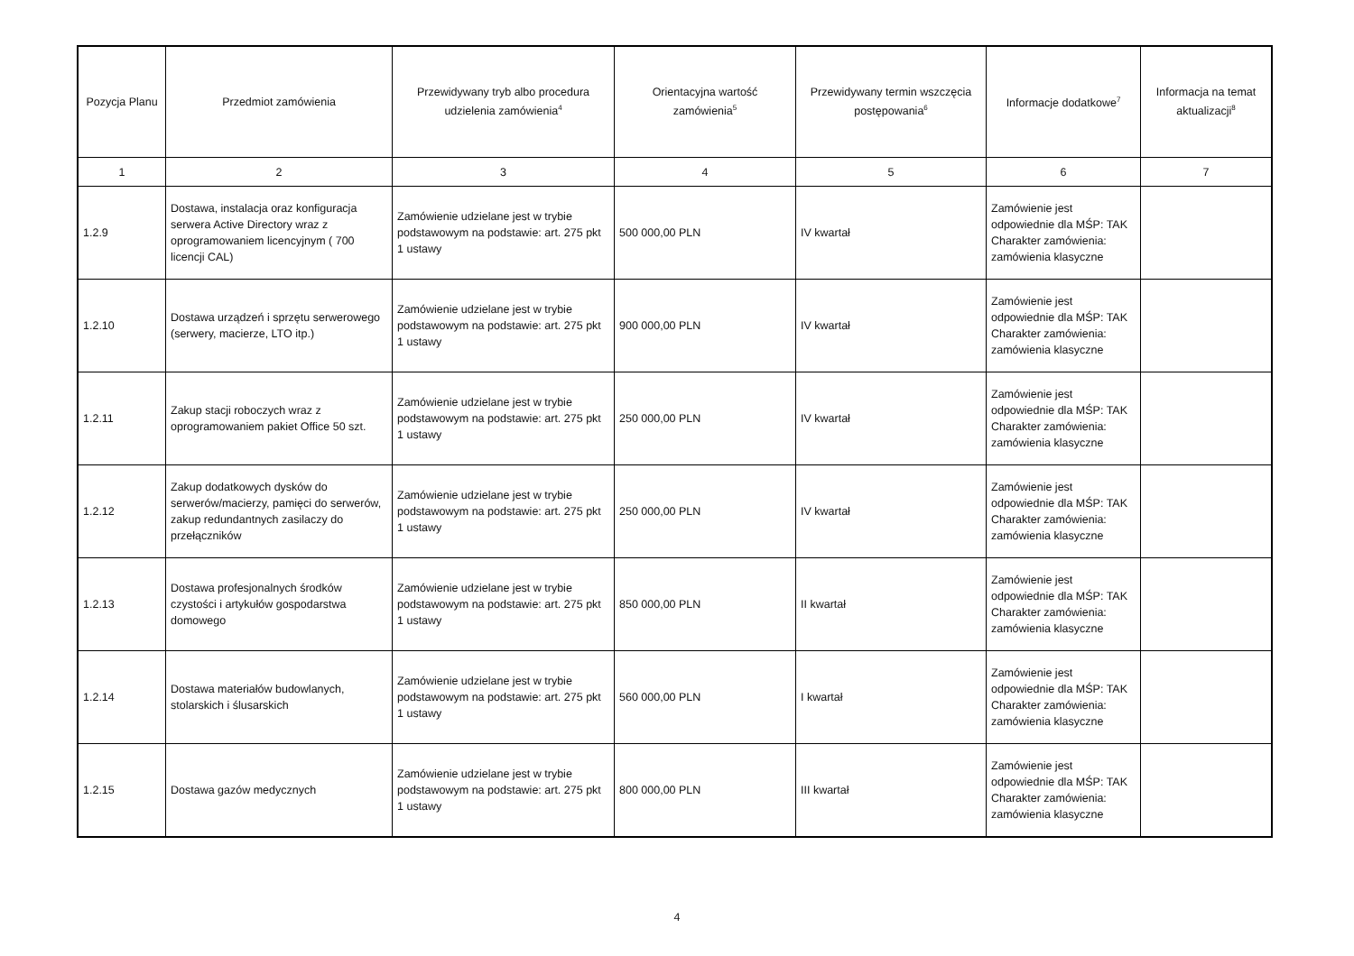| Pozycja Planu | Przedmiot zamówienia | Przewidywany tryb albo procedura udzielenia zamówienia<sup>4</sup> | Orientacyjna wartość zamówienia<sup>5</sup> | Przewidywany termin wszczęcia postępowania<sup>6</sup> | Informacje dodatkowe<sup>7</sup> | Informacja na temat aktualizacji<sup>8</sup> |
| --- | --- | --- | --- | --- | --- | --- |
| 1 | 2 | 3 | 4 | 5 | 6 | 7 |
| 1.2.9 | Dostawa, instalacja oraz konfiguracja serwera Active Directory wraz z oprogramowaniem licencyjnym ( 700 licencji CAL) | Zamówienie udzielane jest w trybie podstawowym na podstawie: art. 275 pkt 1 ustawy | 500 000,00 PLN | IV kwartał | Zamówienie jest odpowiednie dla MŚP: TAK Charakter zamówienia: zamówienia klasyczne | |
| 1.2.10 | Dostawa urządzeń i sprzętu serwerowego (serwery, macierze, LTO itp.) | Zamówienie udzielane jest w trybie podstawowym na podstawie: art. 275 pkt 1 ustawy | 900 000,00 PLN | IV kwartał | Zamówienie jest odpowiednie dla MŚP: TAK Charakter zamówienia: zamówienia klasyczne | |
| 1.2.11 | Zakup stacji roboczych wraz z oprogramowaniem pakiet Office 50 szt. | Zamówienie udzielane jest w trybie podstawowym na podstawie: art. 275 pkt 1 ustawy | 250 000,00 PLN | IV kwartał | Zamówienie jest odpowiednie dla MŚP: TAK Charakter zamówienia: zamówienia klasyczne | |
| 1.2.12 | Zakup dodatkowych dysków do serwerów/macierzy, pamięci do serwerów, zakup redundantnych zasilaczy do przełączników | Zamówienie udzielane jest w trybie podstawowym na podstawie: art. 275 pkt 1 ustawy | 250 000,00 PLN | IV kwartał | Zamówienie jest odpowiednie dla MŚP: TAK Charakter zamówienia: zamówienia klasyczne | |
| 1.2.13 | Dostawa profesjonalnych środków czystości i artykułów gospodarstwa domowego | Zamówienie udzielane jest w trybie podstawowym na podstawie: art. 275 pkt 1 ustawy | 850 000,00 PLN | II kwartał | Zamówienie jest odpowiednie dla MŚP: TAK Charakter zamówienia: zamówienia klasyczne | |
| 1.2.14 | Dostawa materiałów budowlanych, stolarskich i ślusarskich | Zamówienie udzielane jest w trybie podstawowym na podstawie: art. 275 pkt 1 ustawy | 560 000,00 PLN | I kwartał | Zamówienie jest odpowiednie dla MŚP: TAK Charakter zamówienia: zamówienia klasyczne | |
| 1.2.15 | Dostawa gazów medycznych | Zamówienie udzielane jest w trybie podstawowym na podstawie: art. 275 pkt 1 ustawy | 800 000,00 PLN | III kwartał | Zamówienie jest odpowiednie dla MŚP: TAK Charakter zamówienia: zamówienia klasyczne | |
4